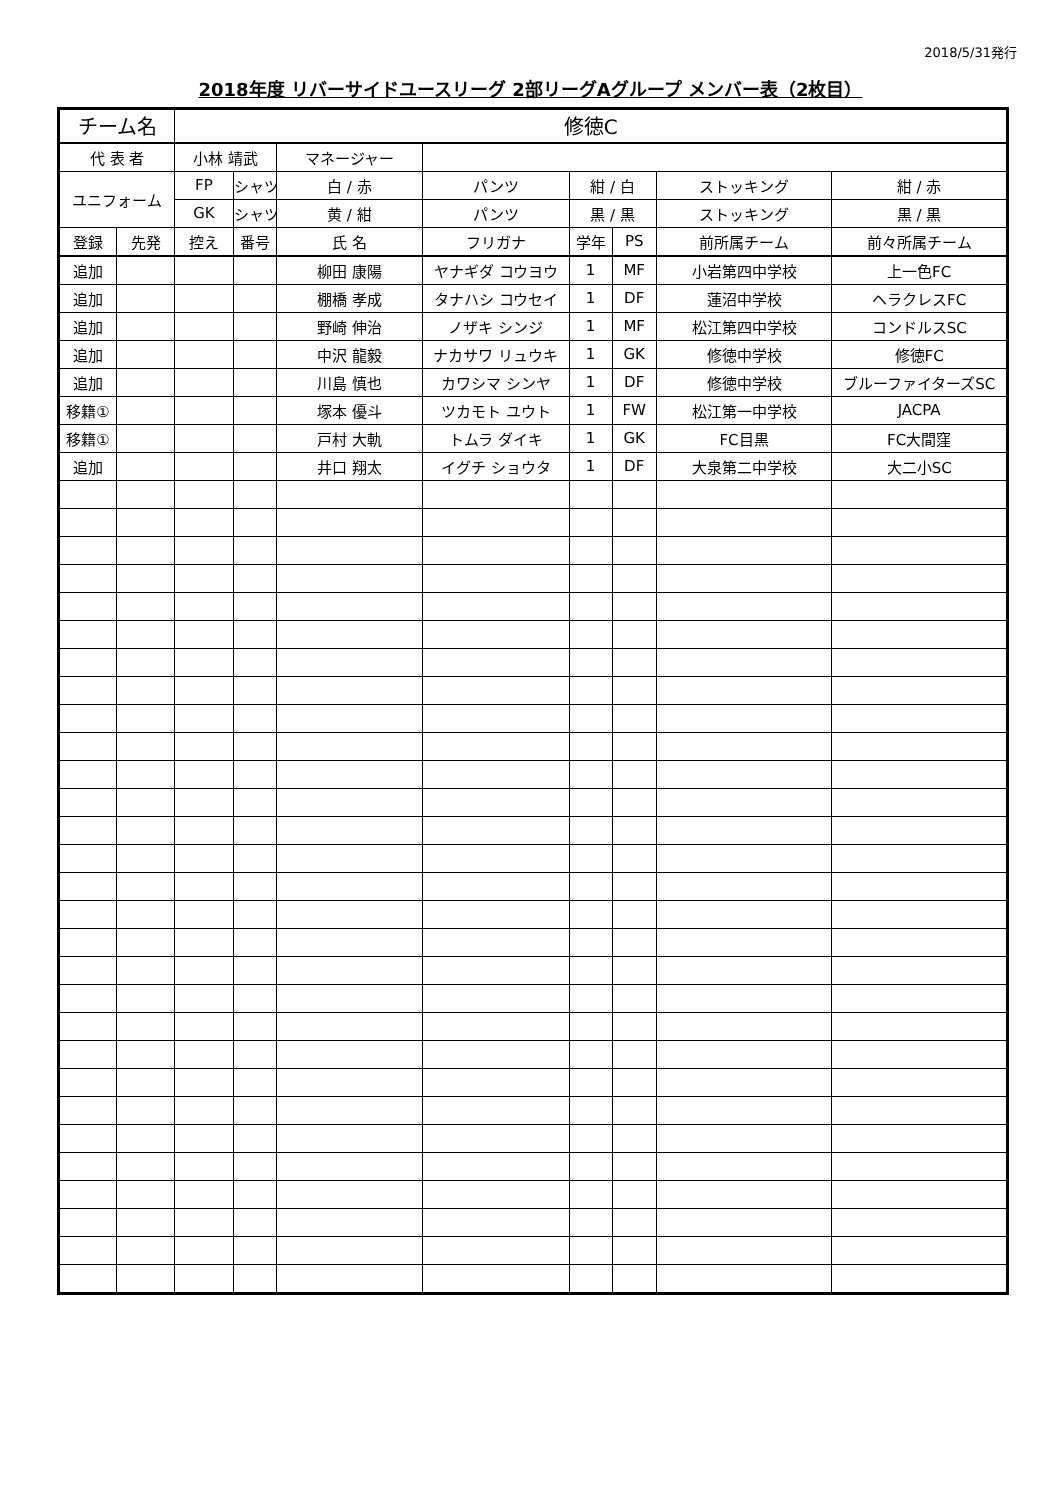2018/5/31発行
2018年度 リバーサイドユースリーグ 2部リーグAグループ メンバー表（2枚目）
| チーム名 | | 修徳C | | | | | | | |
| 代 表 者 | | 小林 靖武 | | マネージャー | | | | | |
| ユニフォーム | | FP | シャツ | 白 / 赤 | パンツ | 紺 / 白 | | ストッキング | 紺 / 赤 |
| | | GK | シャツ | 黄 / 紺 | パンツ | 黒 / 黒 | | ストッキング | 黒 / 黒 |
| 登録 | 先発 | 控え | 番号 | 氏 名 | フリガナ | 学年 | PS | 前所属チーム | 前々所属チーム |
| 追加 | | | | 柳田 康陽 | ヤナギダ コウヨウ | 1 | MF | 小岩第四中学校 | 上一色FC |
| 追加 | | | | 棚橋 孝成 | タナハシ コウセイ | 1 | DF | 蓮沼中学校 | ヘラクレスFC |
| 追加 | | | | 野崎 伸治 | ノザキ シンジ | 1 | MF | 松江第四中学校 | コンドルスSC |
| 追加 | | | | 中沢 龍毅 | ナカサワ リュウキ | 1 | GK | 修徳中学校 | 修徳FC |
| 追加 | | | | 川島 慎也 | カワシマ シンヤ | 1 | DF | 修徳中学校 | ブルーファイターズSC |
| 移籍① | | | | 塚本 優斗 | ツカモト ユウト | 1 | FW | 松江第一中学校 | JACPA |
| 移籍① | | | | 戸村 大軌 | トムラ ダイキ | 1 | GK | FC目黒 | FC大間窪 |
| 追加 | | | | 井口 翔太 | イグチ ショウタ | 1 | DF | 大泉第二中学校 | 大二小SC |